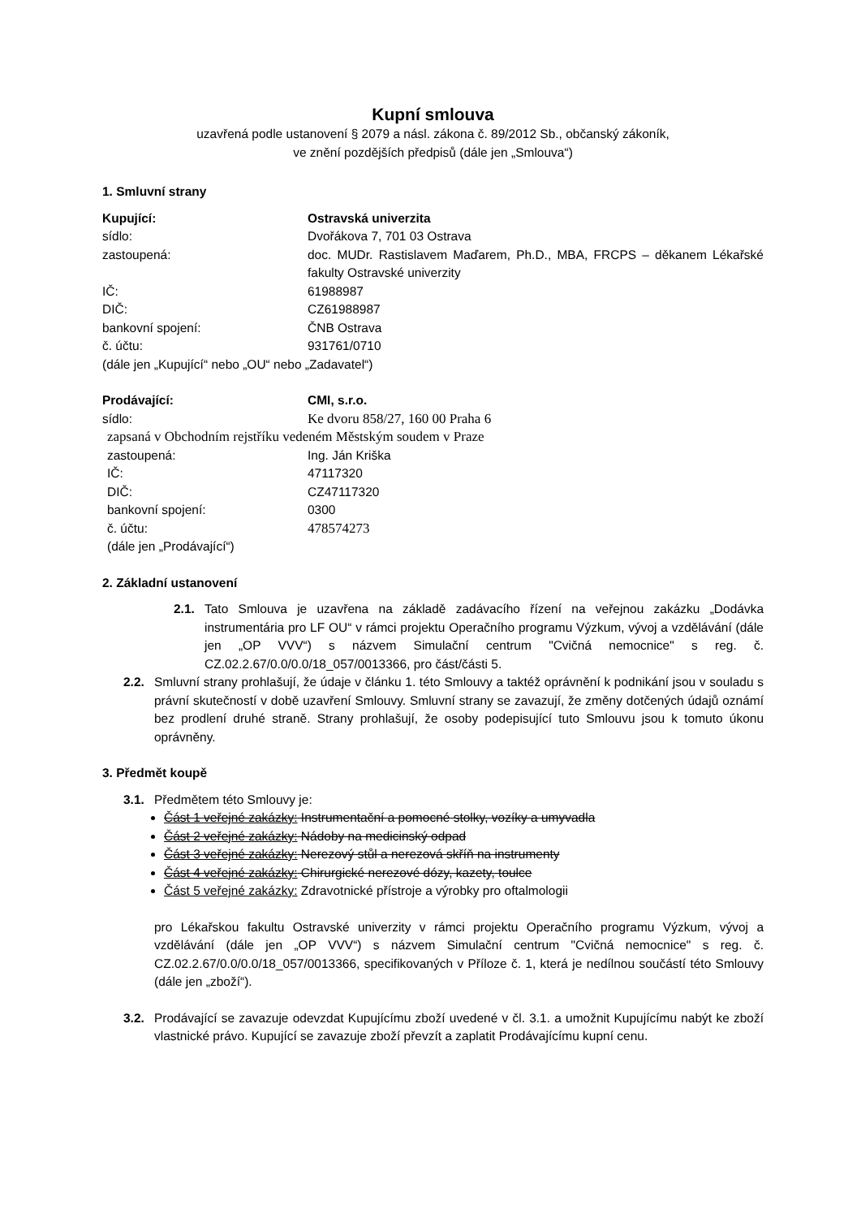Kupní smlouva
uzavřená podle ustanovení § 2079 a násl. zákona č. 89/2012 Sb., občanský zákoník,
ve znění pozdějších předpisů (dále jen „Smlouva“)
1. Smluvní strany
Kupující: Ostravská univerzita
sídlo: Dvořákova 7, 701 03 Ostrava
zastoupená: doc. MUDr. Rastislavem Maďarem, Ph.D., MBA, FRCPS – děkanem Lékařské fakulty Ostravské univerzity
IČ: 61988987
DIČ: CZ61988987
bankovní spojení: ČNB Ostrava
č. účtu: 931761/0710
(dále jen „Kupující“ nebo „OU“ nebo „Zadavatel“)
Prodávající: CMI, s.r.o.
sídlo: Ke dvoru 858/27, 160 00 Praha 6
zapsaná v Obchodním rejstříku vedeném Městským soudem v Praze
zastoupená: Ing. Ján Kriška
IČ: 47117320
DIČ: CZ47117320
bankovní spojení: 0300
č. účtu: 478574273
(dále jen „Prodávající“)
2. Základní ustanovení
2.1. Tato Smlouva je uzavřena na základě zadávacího řízení na veřejnou zakázku „Dodávka instrumentária pro LF OU“ v rámci projektu Operačního programu Výzkum, vývoj a vzdělávání (dále jen „OP VVV“) s názvem Simulační centrum "Cvičná nemocnice" s reg. č. CZ.02.2.67/0.0/0.0/18_057/0013366, pro část/části 5.
2.2. Smluvní strany prohlašují, že údaje v článku 1. této Smlouvy a taktéž oprávnění k podnikání jsou v souladu s právní skutečností v době uzavření Smlouvy. Smluvní strany se zavazují, že změny dotčených údajů oznámí bez prodlení druhé straně. Strany prohlašují, že osoby podepisující tuto Smlouvu jsou k tomuto úkonu oprávněny.
3. Předmět koupě
3.1. Předmětem této Smlouvy je:
Část 1 veřejné zakázky: Instrumentační a pomocné stolky, vozíky a umyvadla
Část 2 veřejné zakázky: Nádoby na medicinský odpad
Část 3 veřejné zakázky: Nerezový stůl a nerezová skříň na instrumenty
Část 4 veřejné zakázky: Chirurgické nerezové dózy, kazety, toulce
Část 5 veřejné zakázky: Zdravotnické přístroje a výrobky pro oftalmologii
pro Lékařskou fakultu Ostravské univerzity v rámci projektu Operačního programu Výzkum, vývoj a vzdělávání (dále jen „OP VVV“) s názvem Simulační centrum "Cvičná nemocnice" s reg. č. CZ.02.2.67/0.0/0.0/18_057/0013366, specifikovaných v Příloze č. 1, která je nedílnou součástí této Smlouvy (dále jen „zboží“).
3.2. Prodávající se zavazuje odevzdat Kupujícímu zboží uvedené v čl. 3.1. a umožnit Kupujícímu nabýt ke zboží vlastnické právo. Kupující se zavazuje zboží převzít a zaplatit Prodávajícímu kupní cenu.